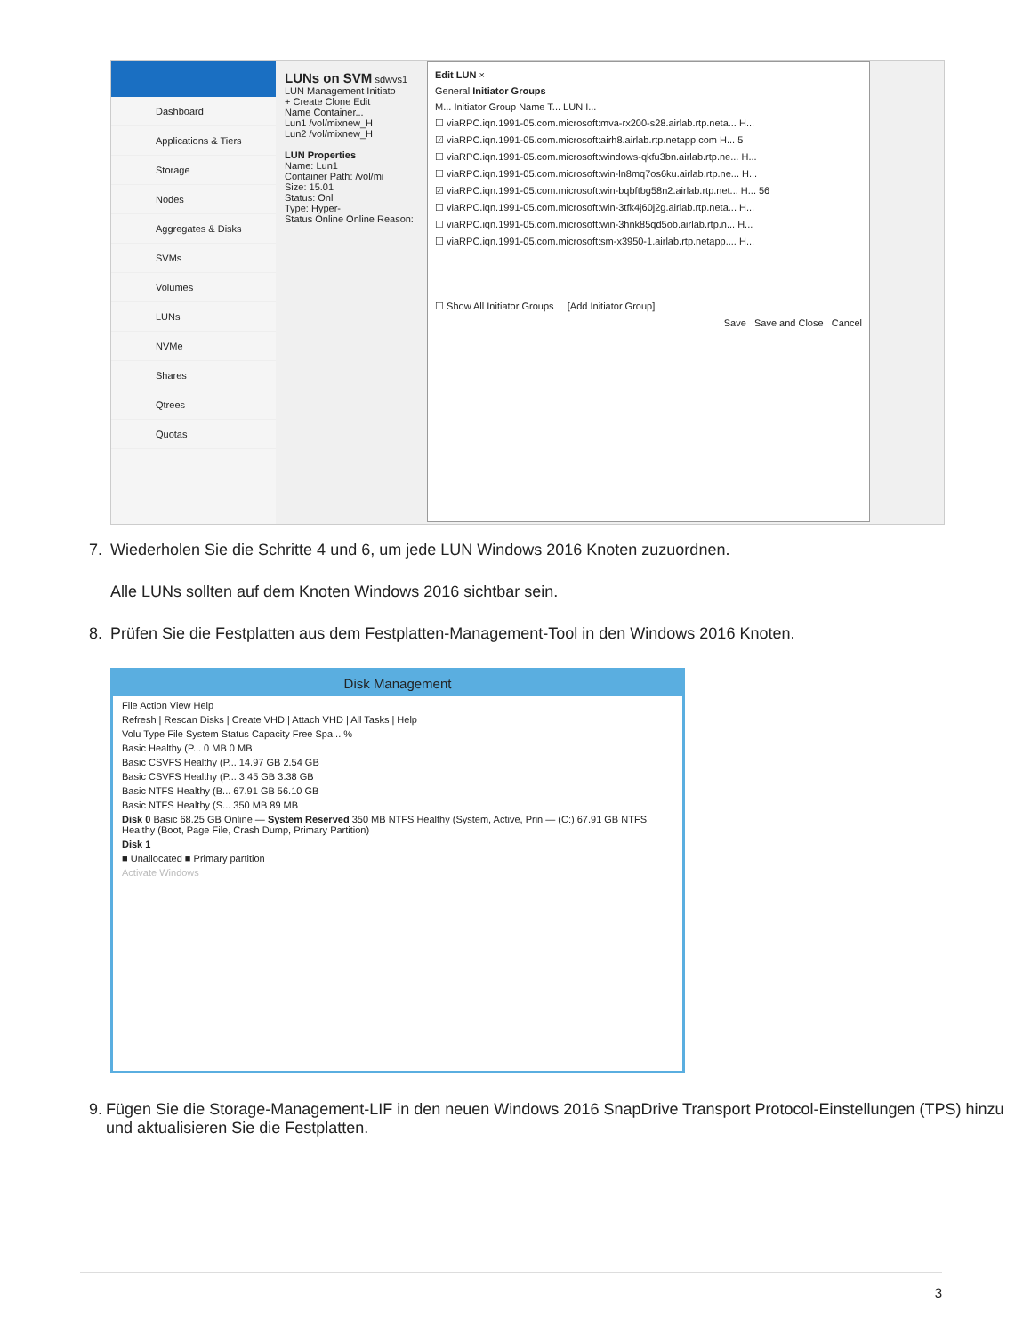Dashboard
Applications & Tiers
Storage
Nodes
Aggregates & Disks
SVMs
Volumes
LUNs
NVMe
Shares
Qtrees
Quotas
LUNs on SVM sdwvs1
LUN Management Initiato
+ Create Clone Edit
Name Container...
Lun1 /vol/mixnew_H
Lun2 /vol/mixnew_H
LUN Properties
Name: Lun1
Container Path: /vol/mi
Size: 15.01
Status: Onl
Type: Hyper-
Status Online Online Reason:
Edit LUN ×
General Initiator Groups
M... Initiator Group Name T... LUN I...
☐ viaRPC.iqn.1991-05.com.microsoft:mva-rx200-s28.airlab.rtp.neta... H...
☑ viaRPC.iqn.1991-05.com.microsoft:airh8.airlab.rtp.netapp.com H... 5
☐ viaRPC.iqn.1991-05.com.microsoft:windows-qkfu3bn.airlab.rtp.ne... H...
☐ viaRPC.iqn.1991-05.com.microsoft:win-ln8mq7os6ku.airlab.rtp.ne... H...
☑ viaRPC.iqn.1991-05.com.microsoft:win-bqbftbg58n2.airlab.rtp.net... H... 56
☐ viaRPC.iqn.1991-05.com.microsoft:win-3tfk4j60j2g.airlab.rtp.neta... H...
☐ viaRPC.iqn.1991-05.com.microsoft:win-3hnk85qd5ob.airlab.rtp.n... H...
☐ viaRPC.iqn.1991-05.com.microsoft:sm-x3950-1.airlab.rtp.netapp.... H...
☐ Show All Initiator Groups [Add Initiator Group]
Save Save and Close Cancel
7. Wiederholen Sie die Schritte 4 und 6, um jede LUN Windows 2016 Knoten zuzuordnen.
Alle LUNs sollten auf dem Knoten Windows 2016 sichtbar sein.
8. Prüfen Sie die Festplatten aus dem Festplatten-Management-Tool in den Windows 2016 Knoten.
Disk Management
File Action View Help
Refresh | Rescan Disks | Create VHD | Attach VHD | All Tasks | Help
Volu Type File System Status Capacity Free Spa... %
Basic Healthy (P... 0 MB 0 MB
Basic CSVFS Healthy (P... 14.97 GB 2.54 GB
Basic CSVFS Healthy (P... 3.45 GB 3.38 GB
Basic NTFS Healthy (B... 67.91 GB 56.10 GB
Basic NTFS Healthy (S... 350 MB 89 MB
Disk 0 Basic 68.25 GB Online — System Reserved 350 MB NTFS Healthy (System, Active, Prin — (C:) 67.91 GB NTFS Healthy (Boot, Page File, Crash Dump, Primary Partition)
Disk 1
■ Unallocated ■ Primary partition
Activate Windows
9. Fügen Sie die Storage-Management-LIF in den neuen Windows 2016 SnapDrive Transport Protocol-Einstellungen (TPS) hinzu und aktualisieren Sie die Festplatten.
3